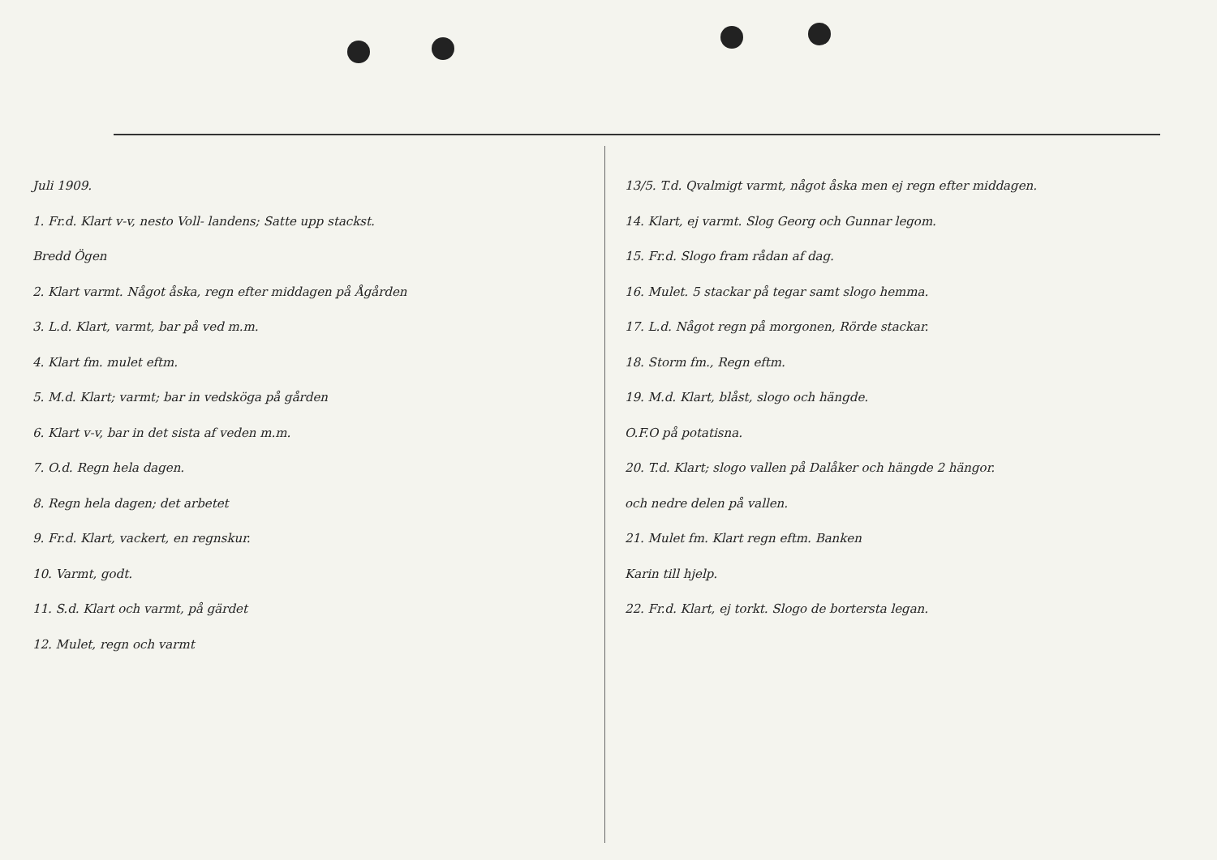Juli 1909.
1. Fr.d. Klart v-v, nesto Voll- landens; Satte upp stackst.
Bredd Ögen
2. Klart varmt. Något åska, regn efter middagen på Ågården
3. L.d. Klart, varmt, bar på ved m.m.
4. Klart fm. mulet eftm.
5. M.d. Klart; varmt; bar in vedsköga på gården
6. Klart v-v, bar in det sista af veden m.m.
7. O.d. Regn hela dagen.
8. Regn hela dagen; det arbetet
9. Fr.d. Klart, vackert, en regnskur.
10. Varmt, godt.
11. S.d. Klart och varmt, på gärdet
12. Mulet, regn och varmt
13/5. T.d. Qvalmigt varmt, något åska men ej regn efter middagen.
14. Klart, ej varmt. Slog Georg och Gunnar legom.
15. Fr.d. Slogo fram rådan af dag.
16. Mulet. 5 stackar på tegar samt slogo hemma.
17. L.d. Något regn på morgonen, Rörde stackar.
18. Storm fm., Regn eftm.
19. M.d. Klart, blåst, slogo och hängde.
O.F.O på potatisna.
20. T.d. Klart; slogo vallen på Dalåker och hängde 2 hängor.
och nedre delen på vallen.
21. Mulet fm. Klart regn eftm. Banken
Karin till hjelp.
22. Fr.d. Klart, ej torkt. Slogo de bortersta legan.